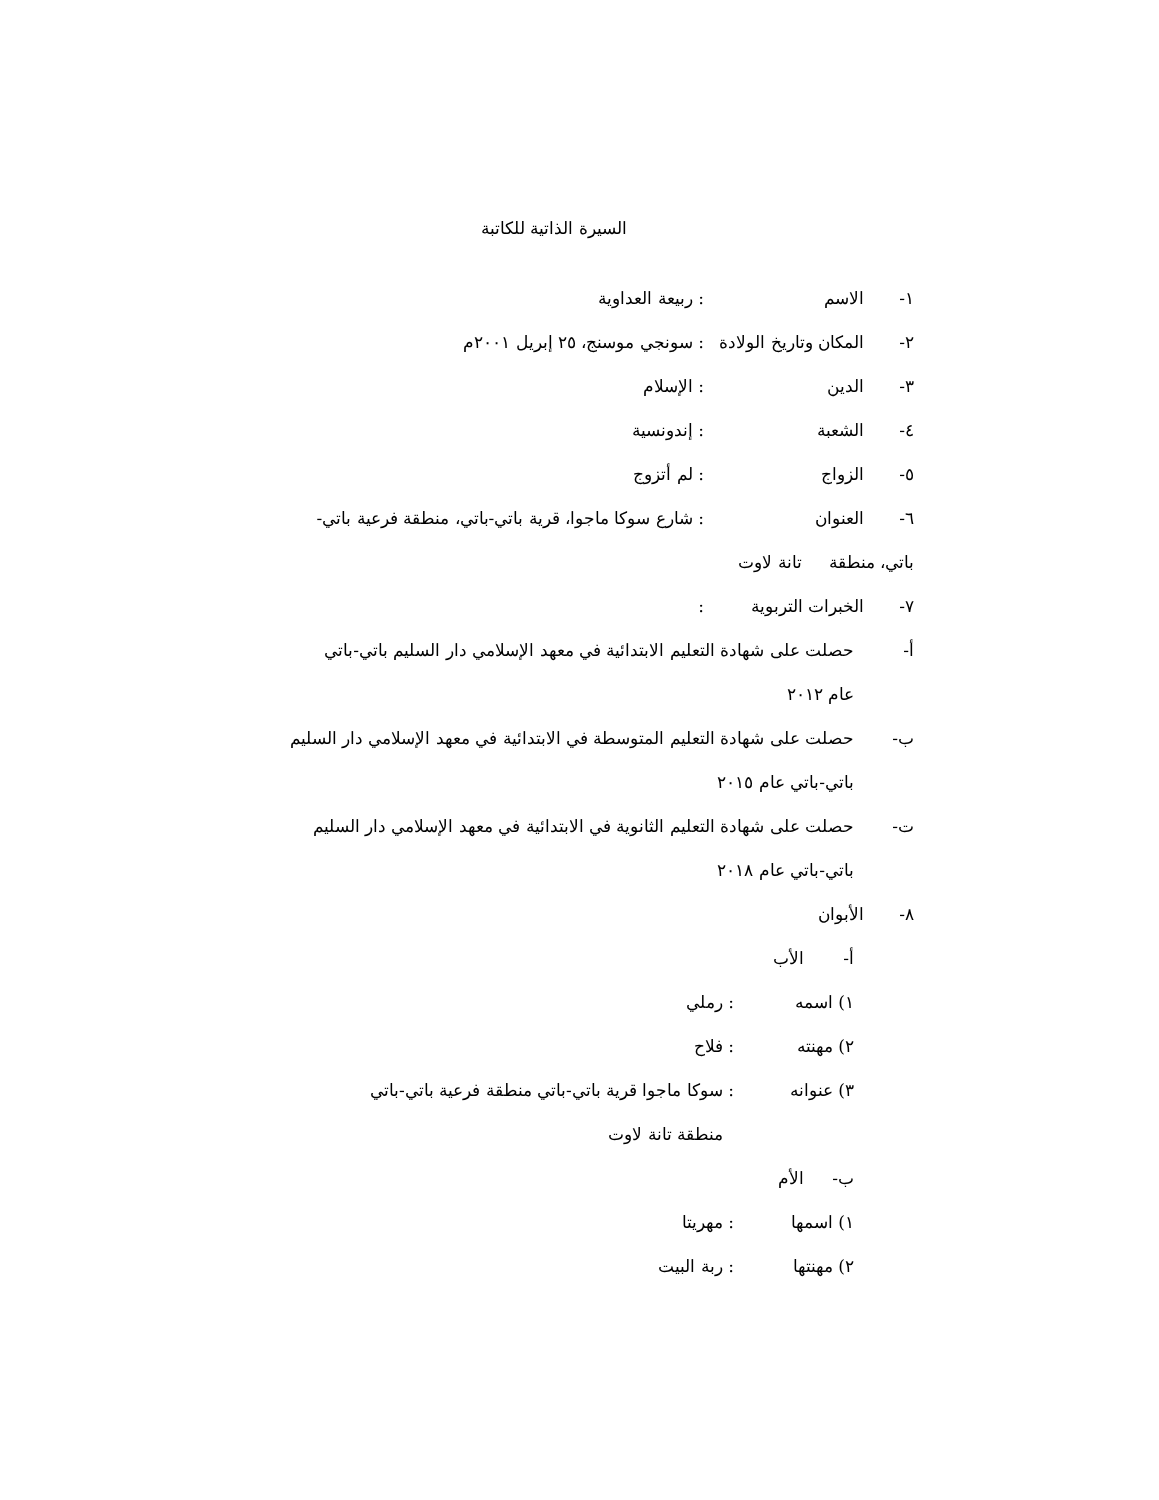السيرة الذاتية للكاتبة
١- الاسم: ربيعة العداوية
٢- المكان وتاريخ الولادة: سونجي موسنج، ٢٥ إبريل ٢٠٠١م
٣- الدين: الإسلام
٤- الشعبة: إندونسية
٥- الزواج: لم أتزوج
٦- العنوان: شارع سوكا ماجوا، قرية باتي-باتي، منطقة فرعية باتي-
باتي، منطقة تانة لاوت
٧- الخبرات التربوية:
أ- حصلت على شهادة التعليم الابتدائية في معهد الإسلامي دار السليم باتي-باتي
عام ٢٠١٢
ب- حصلت على شهادة التعليم المتوسطة في الابتدائية في معهد الإسلامي دار السليم
باتي-باتي عام ٢٠١٥
ت- حصلت على شهادة التعليم الثانوية في الابتدائية في معهد الإسلامي دار السليم
باتي-باتي عام ٢٠١٨
٨- الأبوان
أ- الأب
١) اسمه: رملي
٢) مهنته: فلاح
٣) عنوانه: سوكا ماجوا قرية باتي-باتي منطقة فرعية باتي-باتي
منطقة تانة لاوت
ب- الأم
١) اسمها: مهريتا
٢) مهنتها: ربة البيت